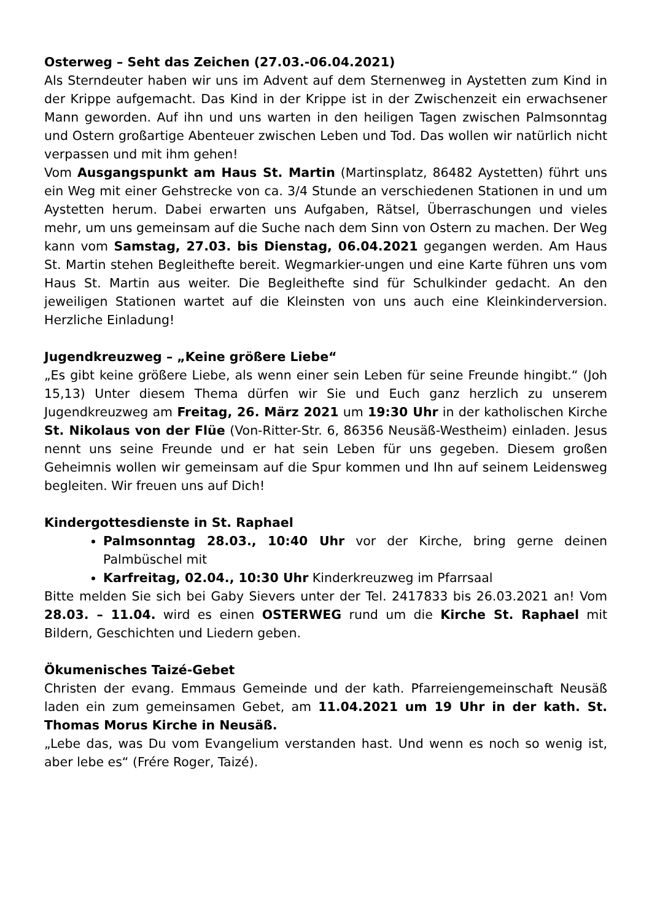Osterweg – Seht das Zeichen (27.03.-06.04.2021)
Als Sterndeuter haben wir uns im Advent auf dem Sternenweg in Aystetten zum Kind in der Krippe aufgemacht. Das Kind in der Krippe ist in der Zwischenzeit ein erwachsener Mann geworden. Auf ihn und uns warten in den heiligen Tagen zwischen Palmsonntag und Ostern großartige Abenteuer zwischen Leben und Tod. Das wollen wir natürlich nicht verpassen und mit ihm gehen!
Vom Ausgangspunkt am Haus St. Martin (Martinsplatz, 86482 Aystetten) führt uns ein Weg mit einer Gehstrecke von ca. 3/4 Stunde an verschiedenen Stationen in und um Aystetten herum. Dabei erwarten uns Aufgaben, Rätsel, Überraschungen und vieles mehr, um uns gemeinsam auf die Suche nach dem Sinn von Ostern zu machen. Der Weg kann vom Samstag, 27.03. bis Dienstag, 06.04.2021 gegangen werden. Am Haus St. Martin stehen Begleithefte bereit. Wegmarkier-ungen und eine Karte führen uns vom Haus St. Martin aus weiter. Die Begleithefte sind für Schulkinder gedacht. An den jeweiligen Stationen wartet auf die Kleinsten von uns auch eine Kleinkinderversion. Herzliche Einladung!
Jugendkreuzweg – „Keine größere Liebe“
„Es gibt keine größere Liebe, als wenn einer sein Leben für seine Freunde hingibt.“ (Joh 15,13) Unter diesem Thema dürfen wir Sie und Euch ganz herzlich zu unserem Jugendkreuzweg am Freitag, 26. März 2021 um 19:30 Uhr in der katholischen Kirche St. Nikolaus von der Flüe (Von-Ritter-Str. 6, 86356 Neusäß-Westheim) einladen. Jesus nennt uns seine Freunde und er hat sein Leben für uns gegeben. Diesem großen Geheimnis wollen wir gemeinsam auf die Spur kommen und Ihn auf seinem Leidensweg begleiten. Wir freuen uns auf Dich!
Kindergottesdienste in St. Raphael
Palmsonntag 28.03., 10:40 Uhr vor der Kirche, bring gerne deinen Palmbüschel mit
Karfreitag, 02.04., 10:30 Uhr Kinderkreuzweg im Pfarrsaal
Bitte melden Sie sich bei Gaby Sievers unter der Tel. 2417833 bis 26.03.2021 an! Vom 28.03. – 11.04. wird es einen OSTERWEG rund um die Kirche St. Raphael mit Bildern, Geschichten und Liedern geben.
Ökumenisches Taizé-Gebet
Christen der evang. Emmaus Gemeinde und der kath. Pfarreiengemeinschaft Neusäß laden ein zum gemeinsamen Gebet, am 11.04.2021 um 19 Uhr in der kath. St. Thomas Morus Kirche in Neusäß.
„Lebe das, was Du vom Evangelium verstanden hast. Und wenn es noch so wenig ist, aber lebe es“ (Frére Roger, Taizé).